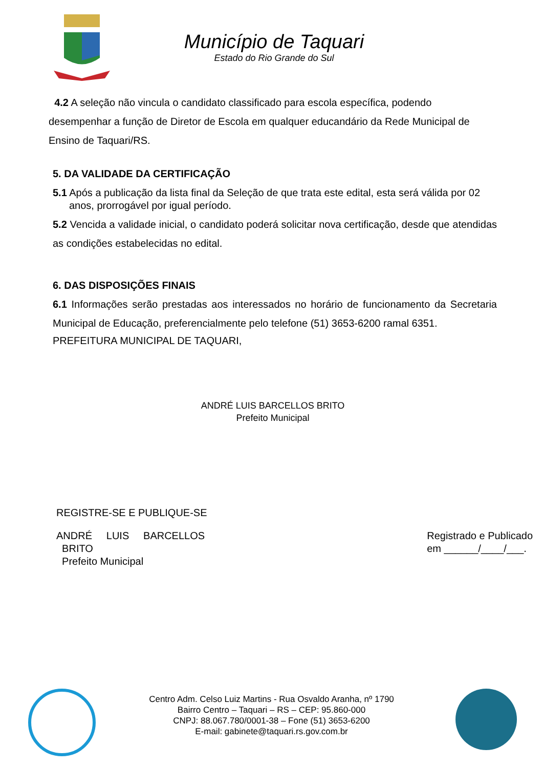Município de Taquari
Estado do Rio Grande do Sul
4.2 A seleção não vincula o candidato classificado para escola específica, podendo desempenhar a função de Diretor de Escola em qualquer educandário da Rede Municipal de Ensino de Taquari/RS.
5. DA VALIDADE DA CERTIFICAÇÃO
5.1 Após a publicação da lista final da Seleção de que trata este edital, esta será válida por 02 anos, prorrogável por igual período.
5.2 Vencida a validade inicial, o candidato poderá solicitar nova certificação, desde que atendidas as condições estabelecidas no edital.
6. DAS DISPOSIÇÕES FINAIS
6.1 Informações serão prestadas aos interessados no horário de funcionamento da Secretaria Municipal de Educação, preferencialmente pelo telefone (51) 3653-6200 ramal 6351.
PREFEITURA MUNICIPAL DE TAQUARI,
ANDRÉ LUIS BARCELLOS BRITO
Prefeito Municipal
REGISTRE-SE E PUBLIQUE-SE
ANDRÉ LUIS BARCELLOS
BRITO
Prefeito Municipal
Registrado e Publicado
em ______/____/___.
Centro Adm. Celso Luiz Martins - Rua Osvaldo Aranha, nº 1790
Bairro Centro – Taquari – RS – CEP: 95.860-000
CNPJ: 88.067.780/0001-38 – Fone (51) 3653-6200
E-mail: gabinete@taquari.rs.gov.com.br